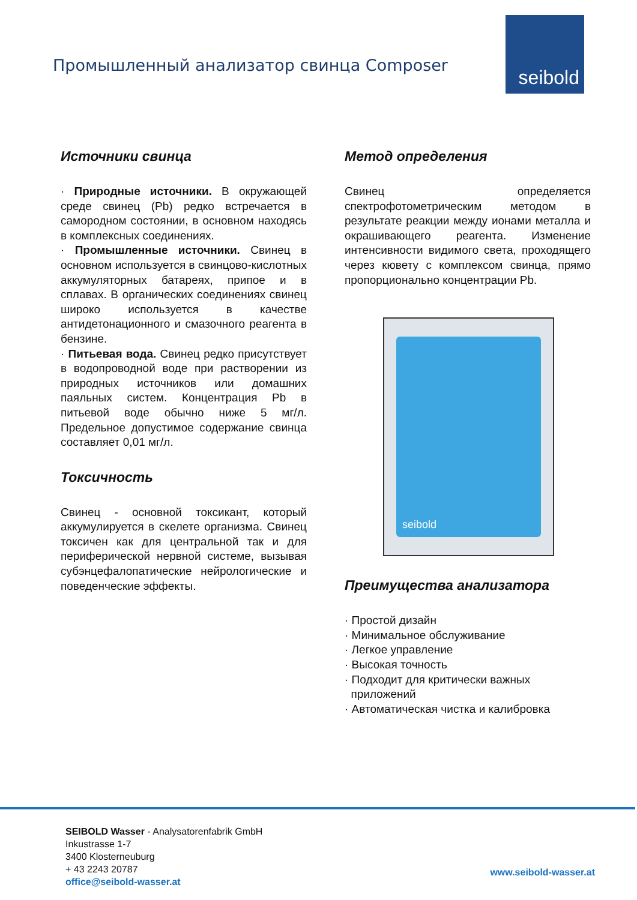Промышленный анализатор свинца Composer
seibold
Источники свинца
· Природные источники. В окружающей среде свинец (Pb) редко встречается в самородном состоянии, в основном находясь в комплексных соединениях.
· Промышленные источники. Свинец в основном используется в свинцово-кислотных аккумуляторных батареях, припое и в сплавах. В органических соединениях свинец широко используется в качестве антидетонационного и смазочного реагента в бензине.
· Питьевая вода. Свинец редко присутствует в водопроводной воде при растворении из природных источников или домашних паяльных систем. Концентрация Pb в питьевой воде обычно ниже 5 мг/л. Предельное допустимое содержание свинца составляет 0,01 мг/л.
Токсичность
Свинец - основной токсикант, который аккумулируется в скелете организма. Свинец токсичен как для центральной так и для периферической нервной системе, вызывая субэнцефалопатические нейрологические и поведенческие эффекты.
Метод определения
Свинец определяется спектрофотометрическим методом в результате реакции между ионами металла и окрашивающего реагента. Изменение интенсивности видимого света, проходящего через кювету с комплексом свинца, прямо пропорционально концентрации Pb.
seibold
Преимущества анализатора
· Простой дизайн
· Минимальное обслуживание
· Легкое управление
· Высокая точность
· Подходит для критически важных
приложений
· Автоматическая чистка и калибровка
SEIBOLD Wasser - Analysatorenfabrik GmbH
Inkustrasse 1-7
3400 Klosterneuburg
+ 43 2243 20787
office@seibold-wasser.at
www.seibold-wasser.at